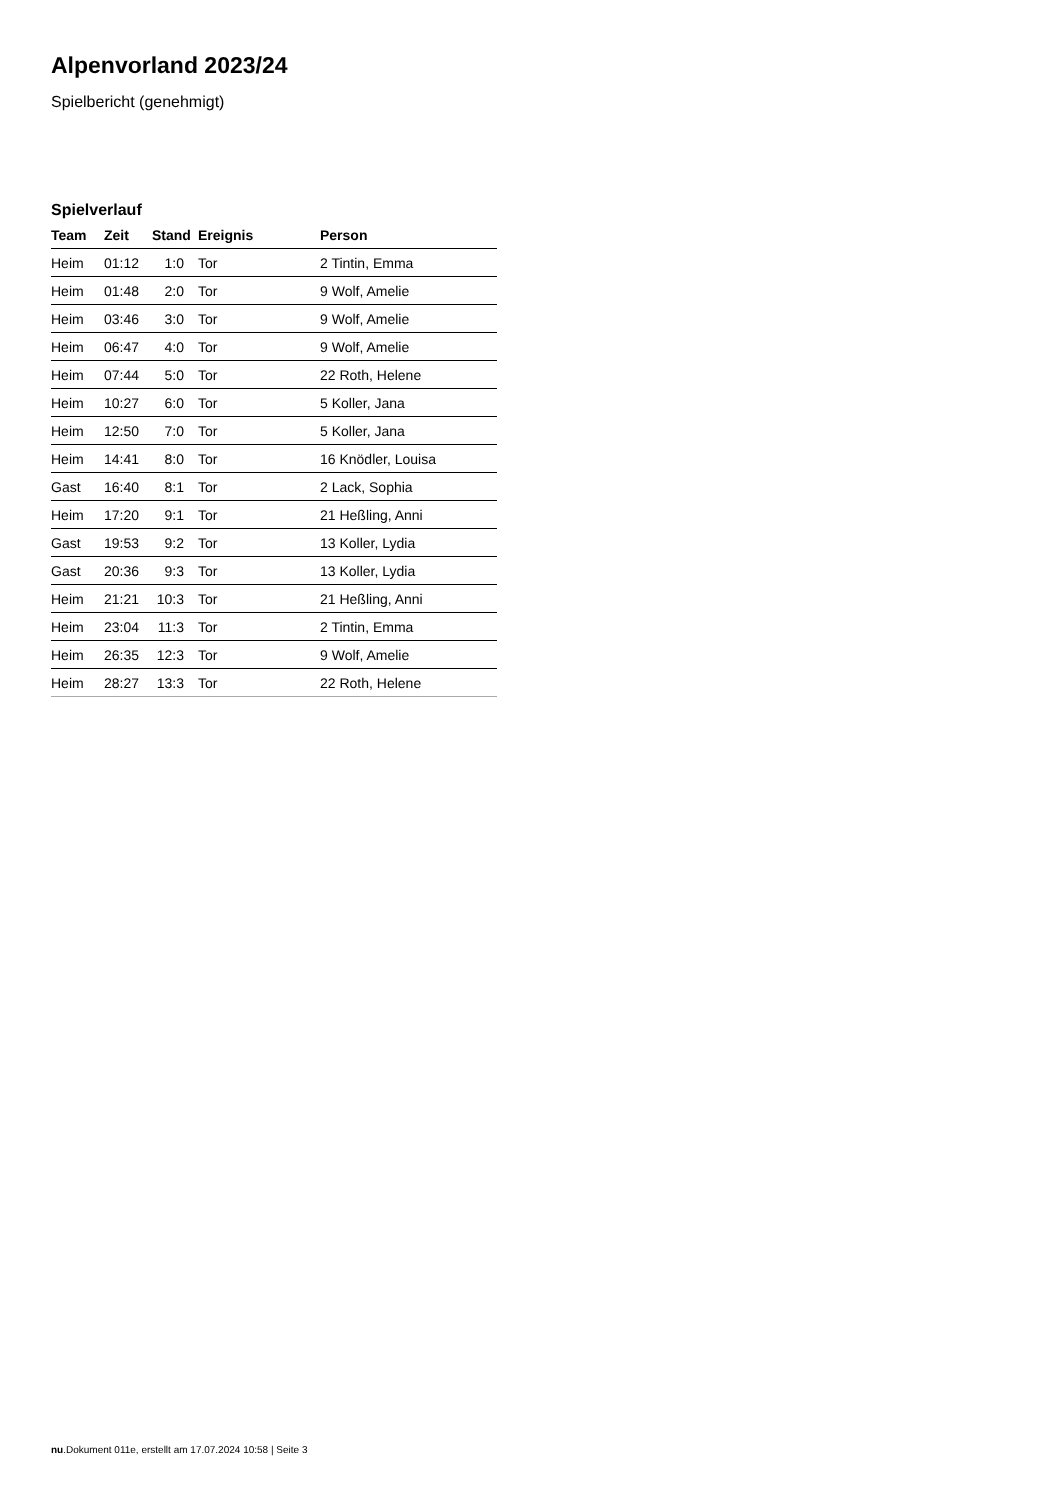Alpenvorland 2023/24
Spielbericht (genehmigt)
Spielverlauf
| Team | Zeit | Stand | Ereignis | Person |
| --- | --- | --- | --- | --- |
| Heim | 01:12 | 1:0 | Tor | 2 Tintin, Emma |
| Heim | 01:48 | 2:0 | Tor | 9 Wolf, Amelie |
| Heim | 03:46 | 3:0 | Tor | 9 Wolf, Amelie |
| Heim | 06:47 | 4:0 | Tor | 9 Wolf, Amelie |
| Heim | 07:44 | 5:0 | Tor | 22 Roth, Helene |
| Heim | 10:27 | 6:0 | Tor | 5 Koller, Jana |
| Heim | 12:50 | 7:0 | Tor | 5 Koller, Jana |
| Heim | 14:41 | 8:0 | Tor | 16 Knödler, Louisa |
| Gast | 16:40 | 8:1 | Tor | 2 Lack, Sophia |
| Heim | 17:20 | 9:1 | Tor | 21 Heßling, Anni |
| Gast | 19:53 | 9:2 | Tor | 13 Koller, Lydia |
| Gast | 20:36 | 9:3 | Tor | 13 Koller, Lydia |
| Heim | 21:21 | 10:3 | Tor | 21 Heßling, Anni |
| Heim | 23:04 | 11:3 | Tor | 2 Tintin, Emma |
| Heim | 26:35 | 12:3 | Tor | 9 Wolf, Amelie |
| Heim | 28:27 | 13:3 | Tor | 22 Roth, Helene |
nu.Dokument 011e, erstellt am 17.07.2024 10:58 | Seite 3